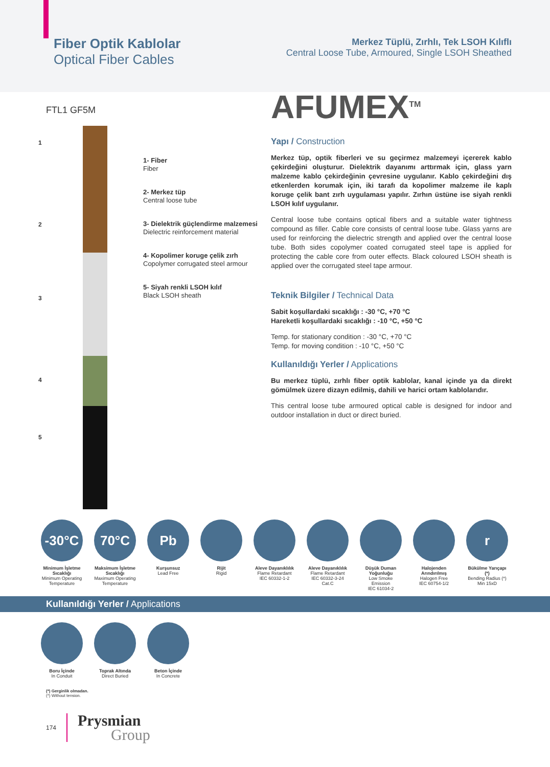Fiber Optik Kablolar
Optical Fiber Cables
Merkez Tüplü, Zırhlı, Tek LSOH Kılıflı
Central Loose Tube, Armoured, Single LSOH Sheathed
FTL1 GF5M
1
2
3
4
5
1- Fiber
Fiber
2- Merkez tüp
Central loose tube
3- Dielektrik güçlendirme malzemesi
Dielectric reinforcement material
4- Kopolimer koruge çelik zırh
Copolymer corrugated steel armour
5- Siyah renkli LSOH kılıf
Black LSOH sheath
AFUMEX<sup>TM</sup>
Yapı / Construction
Merkez tüp, optik fiberleri ve su geçirmez malzemeyi içererek kablo çekirdeğini oluşturur. Dielektrik dayanımı arttırmak için, glass yarn malzeme kablo çekirdeğinin çevresine uygulanır. Kablo çekirdeğini dış etkenlerden korumak için, iki tarafı da kopolimer malzeme ile kaplı koruge çelik bant zırh uygulaması yapılır. Zırhın üstüne ise siyah renkli LSOH kılıf uygulanır.
Central loose tube contains optical fibers and a suitable water tightness compound as filler. Cable core consists of central loose tube. Glass yarns are used for reinforcing the dielectric strength and applied over the central loose tube. Both sides copolymer coated corrugated steel tape is applied for protecting the cable core from outer effects. Black coloured LSOH sheath is applied over the corrugated steel tape armour.
Teknik Bilgiler / Technical Data
Sabit koşullardaki sıcaklığı : -30 °C, +70 °C
Hareketli koşullardaki sıcaklığı : -10 °C, +50 °C
Temp. for stationary condition : -30 °C, +70 °C
Temp. for moving condition : -10 °C, +50 °C
Kullanıldığı Yerler / Applications
Bu merkez tüplü, zırhlı fiber optik kablolar, kanal içinde ya da direkt gömülmek üzere dizayn edilmiş, dahili ve harici ortam kablolarıdır.
This central loose tube armoured optical cable is designed for indoor and outdoor installation in duct or direct buried.
-30°C
Minimum İşletme Sıcaklığı
Minimum Operating Temperature
70°C
Maksimum İşletme Sıcaklığı
Maximum Operating Temperature
Pb
Kurşunsuz
Lead Free
Rijit
Rigid
Aleve Dayanıklılık
Flame Retardant
IEC 60332-1-2
Aleve Dayanıklılık
Flame Retardant
IEC 60332-3-24 Cat.C
Düşük Duman Yoğunluğu
Low Smoke Emission
IEC 61034-2
Halojenden Arındırılmış
Halogen Free
IEC 60754-1/2
r
Bükülme Yarıçapı (*)
Bending Radius (*)
Min 15xD
Kullanıldığı Yerler / Applications
Boru İçinde
In Conduit
Toprak Altında
Direct Buried
Beton İçinde
In Concrete
(*) Gerginlik olmadan.
(*) Without tension.
174 Prysmian
Group